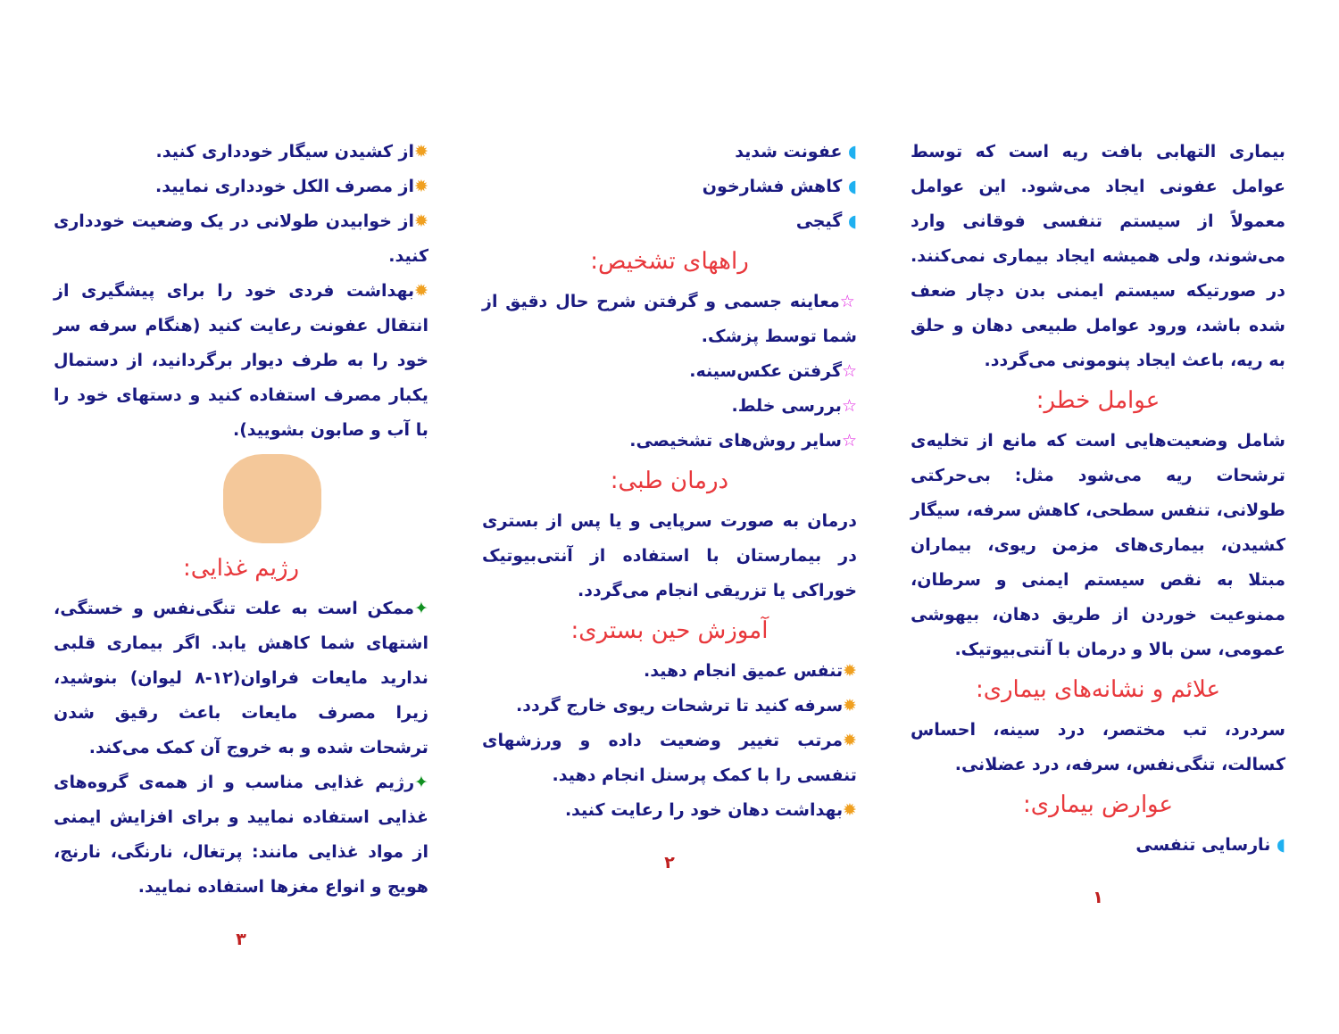بیماری التهابی بافت ریه است که توسط عوامل عفونی ایجاد می‌شود. این عوامل معمولاً از سیستم تنفسی فوقانی وارد می‌شوند، ولی همیشه ایجاد بیماری نمی‌کنند. در صورتیکه سیستم ایمنی بدن دچار ضعف شده باشد، ورود عوامل طبیعی دهان و حلق به ریه، باعث ایجاد پنومونی می‌گردد.
عوامل خطر:
شامل وضعیت‌هایی است که مانع از تخلیه‌ی ترشحات ریه می‌شود مثل: بی‌حرکتی طولانی، تنفس سطحی، کاهش سرفه، سیگار کشیدن، بیماری‌های مزمن ریوی، بیماران مبتلا به نقص سیستم ایمنی و سرطان، ممنوعیت خوردن از طریق دهان، بیهوشی عمومی، سن بالا و درمان با آنتی‌بیوتیک.
علائم و نشانه‌های بیماری:
سردرد، تب مختصر، درد سینه، احساس کسالت، تنگی‌نفس، سرفه، درد عضلانی.
عوارض بیماری:
◖ نارسایی تنفسی
۱
◖ عفونت شدید
◖ کاهش فشارخون
◖ گیجی
راههای تشخیص:
☆معاینه جسمی و گرفتن شرح حال دقیق از شما توسط پزشک.
☆گرفتن عکس‌سینه.
☆بررسی خلط.
☆سایر روش‌های تشخیصی.
درمان طبی:
درمان به صورت سرپایی و یا پس از بستری در بیمارستان با استفاده از آنتی‌بیوتیک خوراکی یا تزریقی انجام می‌گردد.
آموزش حین بستری:
✹تنفس عمیق انجام دهید.
✹سرفه کنید تا ترشحات ریوی خارج گردد.
✹مرتب تغییر وضعیت داده و ورزشهای تنفسی را با کمک پرسنل انجام دهید.
✹بهداشت دهان خود را رعایت کنید.
۲
✹از کشیدن سیگار خودداری کنید.
✹از مصرف الکل خودداری نمایید.
✹از خوابیدن طولانی در یک وضعیت خودداری کنید.
✹بهداشت فردی خود را برای پیشگیری از انتقال عفونت رعایت کنید (هنگام سرفه سر خود را به طرف دیوار برگردانید، از دستمال یکبار مصرف استفاده کنید و دستهای خود را با آب و صابون بشویید).
رژیم غذایی:
✦ممکن است به علت تنگی‌نفس و خستگی، اشتهای شما کاهش یابد. اگر بیماری قلبی ندارید مایعات فراوان(۱۲-۸ لیوان) بنوشید، زیرا مصرف مایعات باعث رقیق شدن ترشحات شده و به خروج آن کمک می‌کند.
✦رژیم غذایی مناسب و از همه‌ی گروه‌های غذایی استفاده نمایید و برای افزایش ایمنی از مواد غذایی مانند: پرتغال، نارنگی، نارنج، هویج و انواع مغزها استفاده نمایید.
۳